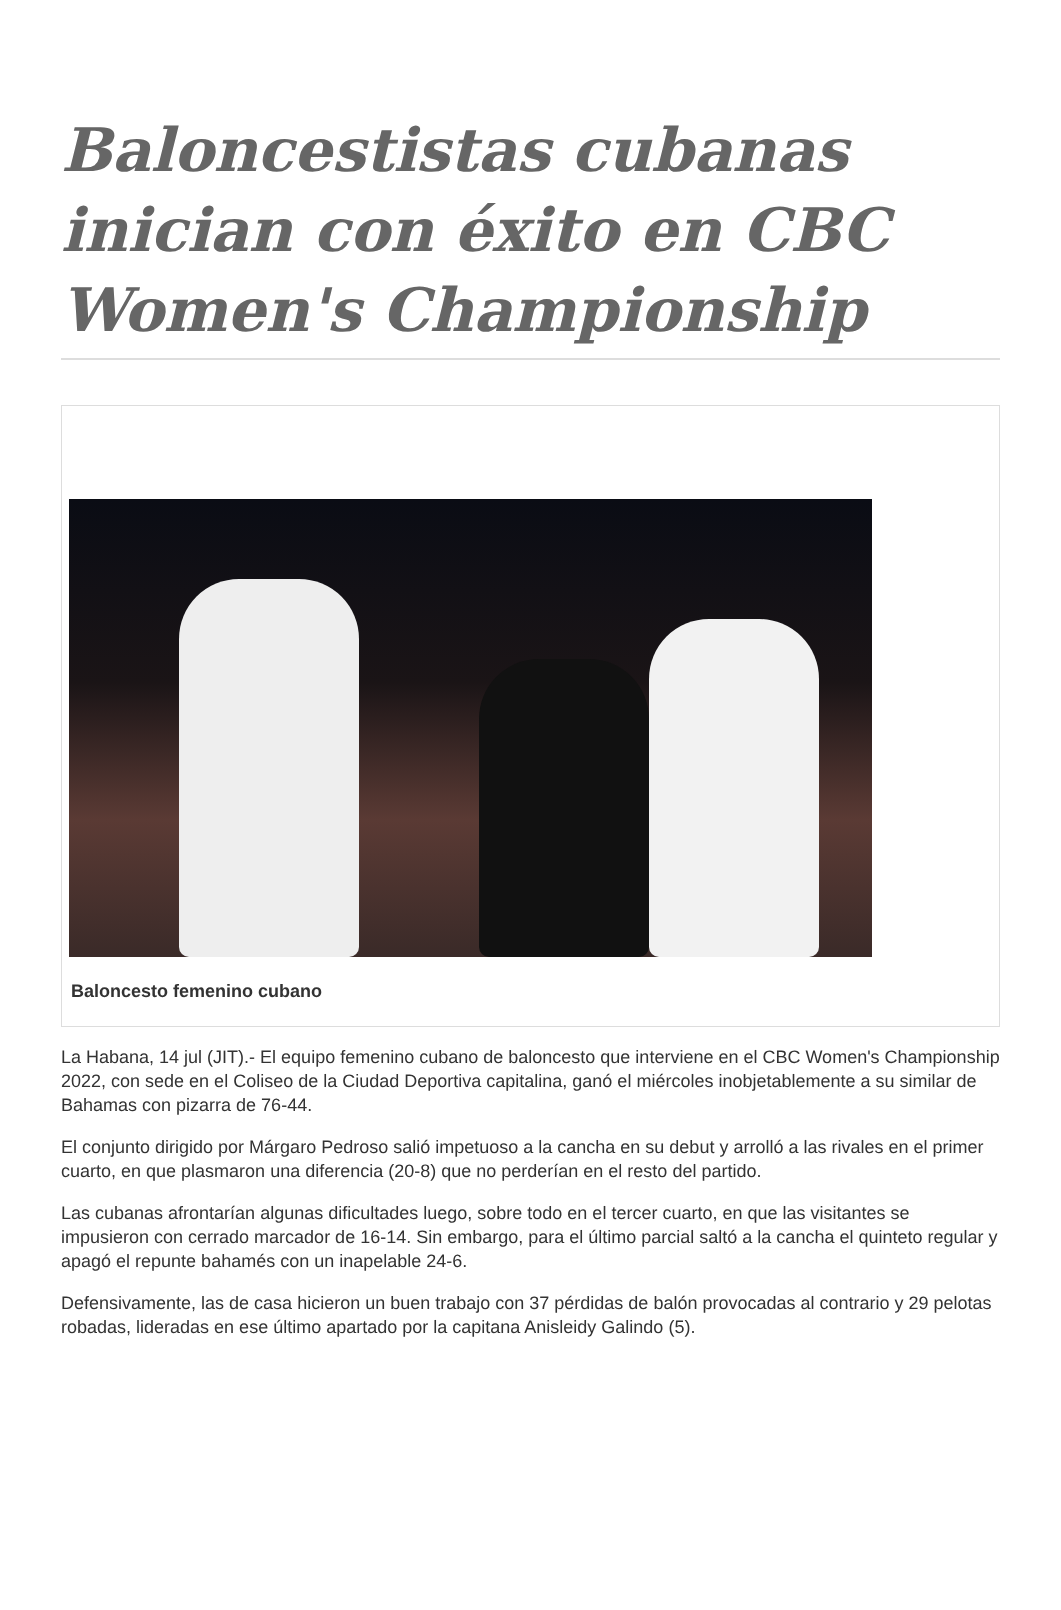Baloncestistas cubanas inician con éxito en CBC Women's Championship
Baloncesto femenino cubano
La Habana, 14 jul (JIT).- El equipo femenino cubano de baloncesto que interviene en el CBC Women's Championship 2022, con sede en el Coliseo de la Ciudad Deportiva capitalina, ganó el miércoles inobjetablemente a su similar de Bahamas con pizarra de 76-44.
El conjunto dirigido por Márgaro Pedroso salió impetuoso a la cancha en su debut y arrolló a las rivales en el primer cuarto, en que plasmaron una diferencia (20-8) que no perderían en el resto del partido.
Las cubanas afrontarían algunas dificultades luego, sobre todo en el tercer cuarto, en que las visitantes se impusieron con cerrado marcador de 16-14. Sin embargo, para el último parcial saltó a la cancha el quinteto regular y apagó el repunte bahamés con un inapelable 24-6.
Defensivamente, las de casa hicieron un buen trabajo con 37 pérdidas de balón provocadas al contrario y 29 pelotas robadas, lideradas en ese último apartado por la capitana Anisleidy Galindo (5).